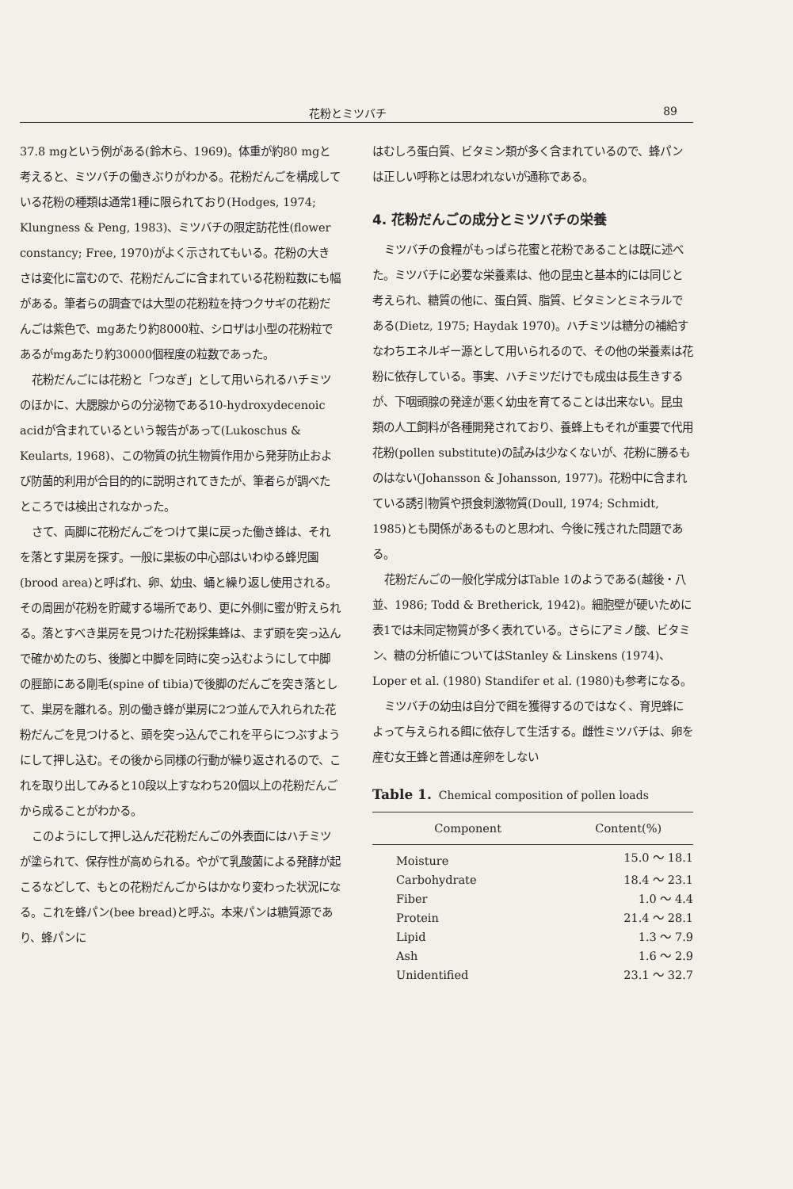花粉とミツバチ 89
37.8 mgという例がある(鈴木ら、1969)。体重が約80 mgと考えると、ミツバチの働きぶりがわかる。花粉だんごを構成している花粉の種類は通常1種に限られており(Hodges, 1974; Klungness & Peng, 1983)、ミツバチの限定訪花性(flower constancy; Free, 1970)がよく示されてもいる。花粉の大きさは変化に富むので、花粉だんごに含まれている花粉粒数にも幅がある。筆者らの調査では大型の花粉粒を持つクサギの花粉だんごは紫色で、mgあたり約8000粒、シロザは小型の花粉粒であるがmgあたり約30000個程度の粒数であった。
花粉だんごには花粉と「つなぎ」として用いられるハチミツのほかに、大腮腺からの分泌物である10-hydroxydecenoic acidが含まれているという報告があって(Lukoschus & Keularts, 1968)、この物質の抗生物質作用から発芽防止および防菌的利用が合目的的に説明されてきたが、筆者らが調べたところでは検出されなかった。
さて、両脚に花粉だんごをつけて巣に戻った働き蜂は、それを落とす巣房を探す。一般に巣板の中心部はいわゆる蜂児園(brood area)と呼ばれ、卵、幼虫、蛹と繰り返し使用される。その周囲が花粉を貯蔵する場所であり、更に外側に蜜が貯えられる。落とすべき巣房を見つけた花粉採集蜂は、まず頭を突っ込んで確かめたのち、後脚と中脚を同時に突っ込むようにして中脚の脛節にある剛毛(spine of tibia)で後脚のだんごを突き落として、巣房を離れる。別の働き蜂が巣房に2つ並んで入れられた花粉だんごを見つけると、頭を突っ込んでこれを平らにつぶすようにして押し込む。その後から同様の行動が繰り返されるので、これを取り出してみると10段以上すなわち20個以上の花粉だんごから成ることがわかる。
このようにして押し込んだ花粉だんごの外表面にはハチミツが塗られて、保存性が高められる。やがて乳酸菌による発酵が起こるなどして、もとの花粉だんごからはかなり変わった状況になる。これを蜂パン(bee bread)と呼ぶ。本来パンは糖質源であり、蜂パンに
はむしろ蛋白質、ビタミン類が多く含まれているので、蜂パンは正しい呼称とは思われないが通称である。
4. 花粉だんごの成分とミツバチの栄養
ミツバチの食糧がもっぱら花蜜と花粉であることは既に述べた。ミツバチに必要な栄養素は、他の昆虫と基本的には同じと考えられ、糖質の他に、蛋白質、脂質、ビタミンとミネラルである(Dietz, 1975; Haydak 1970)。ハチミツは糖分の補給すなわちエネルギー源として用いられるので、その他の栄養素は花粉に依存している。事実、ハチミツだけでも成虫は長生きするが、下咽頭腺の発達が悪く幼虫を育てることは出来ない。昆虫類の人工飼料が各種開発されており、養蜂上もそれが重要で代用花粉(pollen substitute)の試みは少なくないが、花粉に勝るものはない(Johansson & Johansson, 1977)。花粉中に含まれている誘引物質や摂食刺激物質(Doull, 1974; Schmidt, 1985)とも関係があるものと思われ、今後に残された問題である。
花粉だんごの一般化学成分はTable 1のようである(越後・八並、1986; Todd & Bretherick, 1942)。細胞壁が硬いために表1では未同定物質が多く表れている。さらにアミノ酸、ビタミン、糖の分析値についてはStanley & Linskens (1974)、Loper et al. (1980) Standifer et al. (1980)も参考になる。
ミツバチの幼虫は自分で餌を獲得するのではなく、育児蜂によって与えられる餌に依存して生活する。雌性ミツバチは、卵を産む女王蜂と普通は産卵をしない
Table 1. Chemical composition of pollen loads
| Component | Content(%) |
| --- | --- |
| Moisture | 15.0 ～ 18.1 |
| Carbohydrate | 18.4 ～ 23.1 |
| Fiber | 1.0 ～ 4.4 |
| Protein | 21.4 ～ 28.1 |
| Lipid | 1.3 ～ 7.9 |
| Ash | 1.6 ～ 2.9 |
| Unidentified | 23.1 ～ 32.7 |